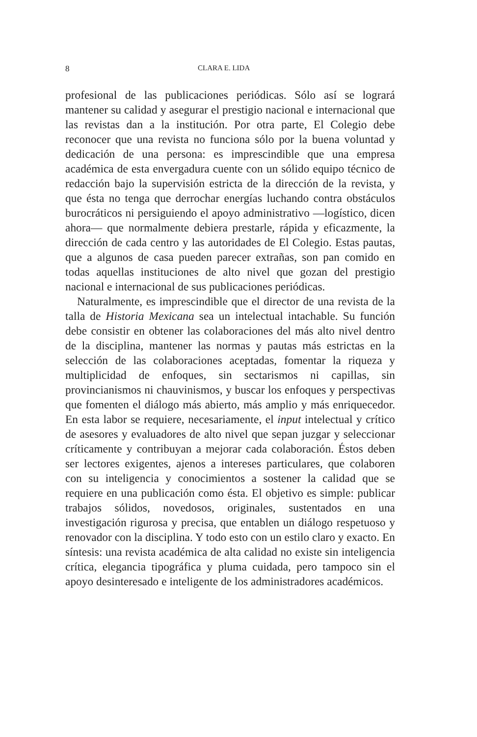8 CLARA E. LIDA
profesional de las publicaciones periódicas. Sólo así se logrará mantener su calidad y asegurar el prestigio nacional e internacional que las revistas dan a la institución. Por otra parte, El Colegio debe reconocer que una revista no funciona sólo por la buena voluntad y dedicación de una persona: es imprescindible que una empresa académica de esta envergadura cuente con un sólido equipo técnico de redacción bajo la supervisión estricta de la dirección de la revista, y que ésta no tenga que derrochar energías luchando contra obstáculos burocráticos ni persiguiendo el apoyo administrativo —logístico, dicen ahora— que normalmente debiera prestarle, rápida y eficazmente, la dirección de cada centro y las autoridades de El Colegio. Estas pautas, que a algunos de casa pueden parecer extrañas, son pan comido en todas aquellas instituciones de alto nivel que gozan del prestigio nacional e internacional de sus publicaciones periódicas.
Naturalmente, es imprescindible que el director de una revista de la talla de Historia Mexicana sea un intelectual intachable. Su función debe consistir en obtener las colaboraciones del más alto nivel dentro de la disciplina, mantener las normas y pautas más estrictas en la selección de las colaboraciones aceptadas, fomentar la riqueza y multiplicidad de enfoques, sin sectarismos ni capillas, sin provincianismos ni chauvinismos, y buscar los enfoques y perspectivas que fomenten el diálogo más abierto, más amplio y más enriquecedor. En esta labor se requiere, necesariamente, el input intelectual y crítico de asesores y evaluadores de alto nivel que sepan juzgar y seleccionar críticamente y contribuyan a mejorar cada colaboración. Éstos deben ser lectores exigentes, ajenos a intereses particulares, que colaboren con su inteligencia y conocimientos a sostener la calidad que se requiere en una publicación como ésta. El objetivo es simple: publicar trabajos sólidos, novedosos, originales, sustentados en una investigación rigurosa y precisa, que entablen un diálogo respetuoso y renovador con la disciplina. Y todo esto con un estilo claro y exacto. En síntesis: una revista académica de alta calidad no existe sin inteligencia crítica, elegancia tipográfica y pluma cuidada, pero tampoco sin el apoyo desinteresado e inteligente de los administradores académicos.